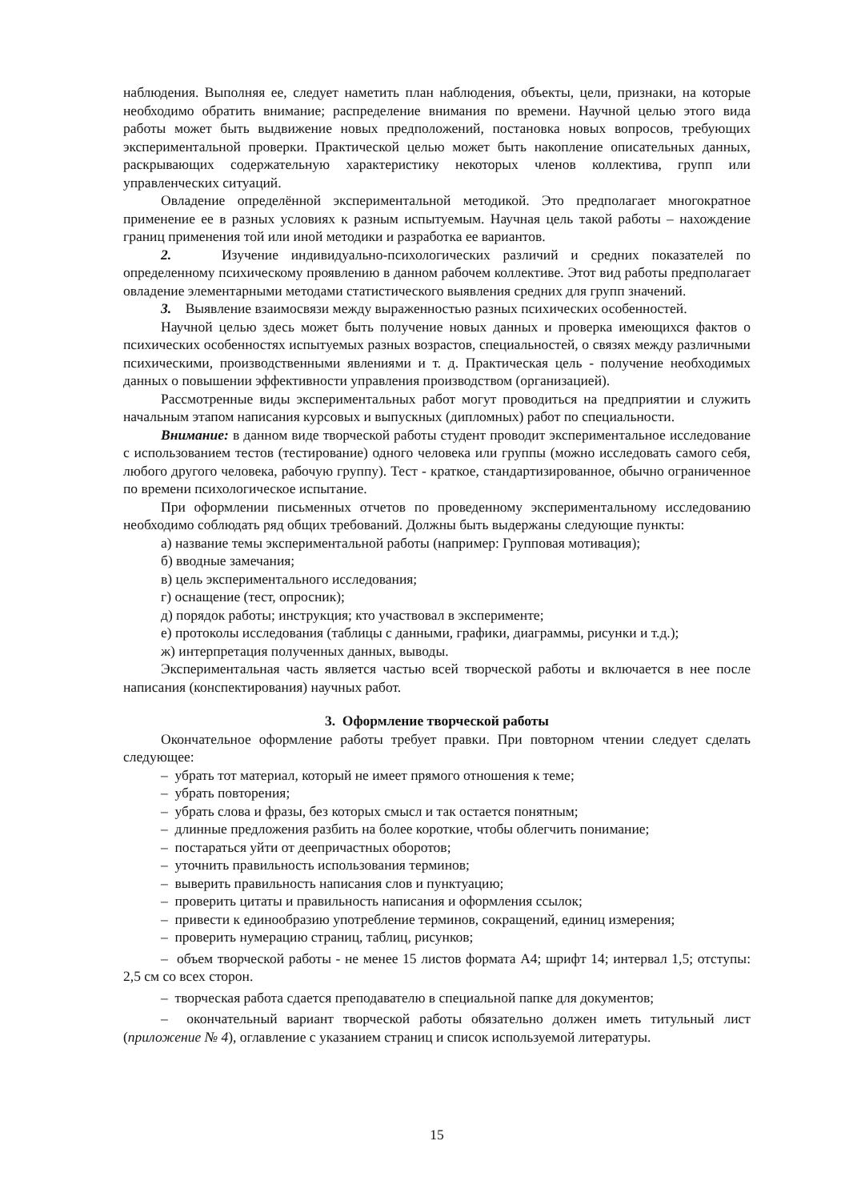наблюдения. Выполняя ее, следует наметить план наблюдения, объекты, цели, признаки, на которые необходимо обратить внимание; распределение внимания по времени. Научной целью этого вида работы может быть выдвижение новых предположений, постановка новых вопросов, требующих экспериментальной проверки. Практической целью может быть накопление описательных данных, раскрывающих содержательную характеристику некоторых членов коллектива, групп или управленческих ситуаций.
Овладение определённой экспериментальной методикой. Это предполагает многократное применение ее в разных условиях к разным испытуемым. Научная цель такой работы – нахождение границ применения той или иной методики и разработка ее вариантов.
2. Изучение индивидуально-психологических различий и средних показателей по определенному психическому проявлению в данном рабочем коллективе. Этот вид работы предполагает овладение элементарными методами статистического выявления средних для групп значений.
3. Выявление взаимосвязи между выраженностью разных психических особенностей.
Научной целью здесь может быть получение новых данных и проверка имеющихся фактов о психических особенностях испытуемых разных возрастов, специальностей, о связях между различными психическими, производственными явлениями и т. д. Практическая цель - получение необходимых данных о повышении эффективности управления производством (организацией).
Рассмотренные виды экспериментальных работ могут проводиться на предприятии и служить начальным этапом написания курсовых и выпускных (дипломных) работ по специальности.
Внимание: в данном виде творческой работы студент проводит экспериментальное исследование с использованием тестов (тестирование) одного человека или группы (можно исследовать самого себя, любого другого человека, рабочую группу). Тест - краткое, стандартизированное, обычно ограниченное по времени психологическое испытание.
При оформлении письменных отчетов по проведенному экспериментальному исследованию необходимо соблюдать ряд общих требований. Должны быть выдержаны следующие пункты:
а) название темы экспериментальной работы (например: Групповая мотивация);
б) вводные замечания;
в) цель экспериментального исследования;
г) оснащение (тест, опросник);
д) порядок работы; инструкция; кто участвовал в эксперименте;
е) протоколы исследования (таблицы с данными, графики, диаграммы, рисунки и т.д.);
ж) интерпретация полученных данных, выводы.
Экспериментальная часть является частью всей творческой работы и включается в нее после написания (конспектирования) научных работ.
3. Оформление творческой работы
Окончательное оформление работы требует правки. При повторном чтении следует сделать следующее:
– убрать тот материал, который не имеет прямого отношения к теме;
– убрать повторения;
– убрать слова и фразы, без которых смысл и так остается понятным;
– длинные предложения разбить на более короткие, чтобы облегчить понимание;
– постараться уйти от деепричастных оборотов;
– уточнить правильность использования терминов;
– выверить правильность написания слов и пунктуацию;
– проверить цитаты и правильность написания и оформления ссылок;
– привести к единообразию употребление терминов, сокращений, единиц измерения;
– проверить нумерацию страниц, таблиц, рисунков;
– объем творческой работы - не менее 15 листов формата А4; шрифт 14; интервал 1,5; отступы: 2,5 см со всех сторон.
– творческая работа сдается преподавателю в специальной папке для документов;
– окончательный вариант творческой работы обязательно должен иметь титульный лист (приложение № 4), оглавление с указанием страниц и список используемой литературы.
15